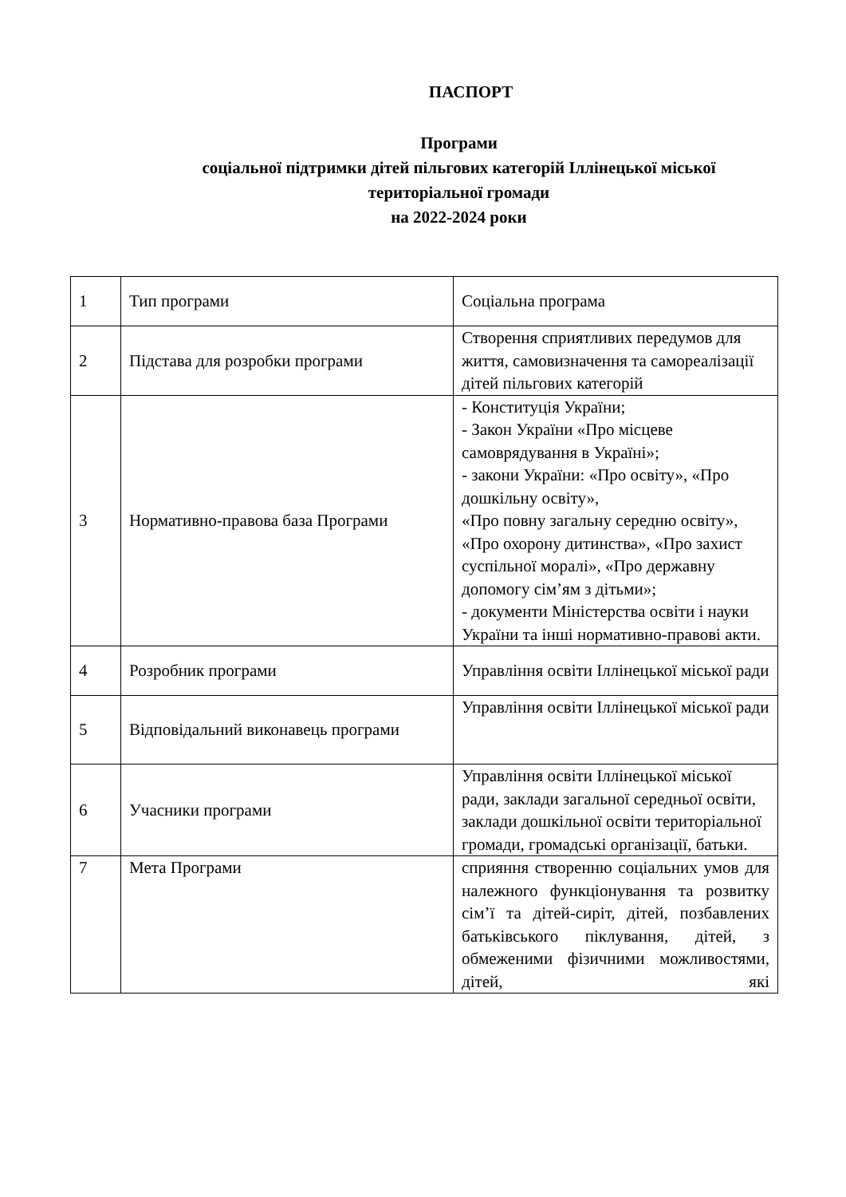ПАСПОРТ
Програми
соціальної підтримки дітей пільгових категорій Іллінецької міської територіальної громади
на 2022-2024 роки
| 1 | Тип програми | Соціальна програма |
| 2 | Підстава для розробки програми | Створення сприятливих передумов для життя, самовизначення та самореалізації дітей пільгових категорій |
| 3 | Нормативно-правова база Програми | - Конституція України; - Закон України «Про місцеве самоврядування в Україні»; - закони України: «Про освіту», «Про дошкільну освіту», «Про повну загальну середню освіту», «Про охорону дитинства», «Про захист суспільної моралі», «Про державну допомогу сім’ям з дітьми»; - документи Міністерства освіти і науки України та інші нормативно-правові акти. |
| 4 | Розробник програми | Управління освіти Іллінецької міської ради |
| 5 | Відповідальний виконавець програми | Управління освіти Іллінецької міської ради |
| 6 | Учасники програми | Управління освіти Іллінецької міської ради, заклади загальної середньої освіти, заклади дошкільної освіти територіальної громади, громадські організації, батьки. |
| 7 | Мета Програми | сприяння створенню соціальних умов для належного функціонування та розвитку сім’ї та дітей-сиріт, дітей, позбавлених батьківського піклування, дітей, з обмеженими фізичними можливостями, дітей, які |